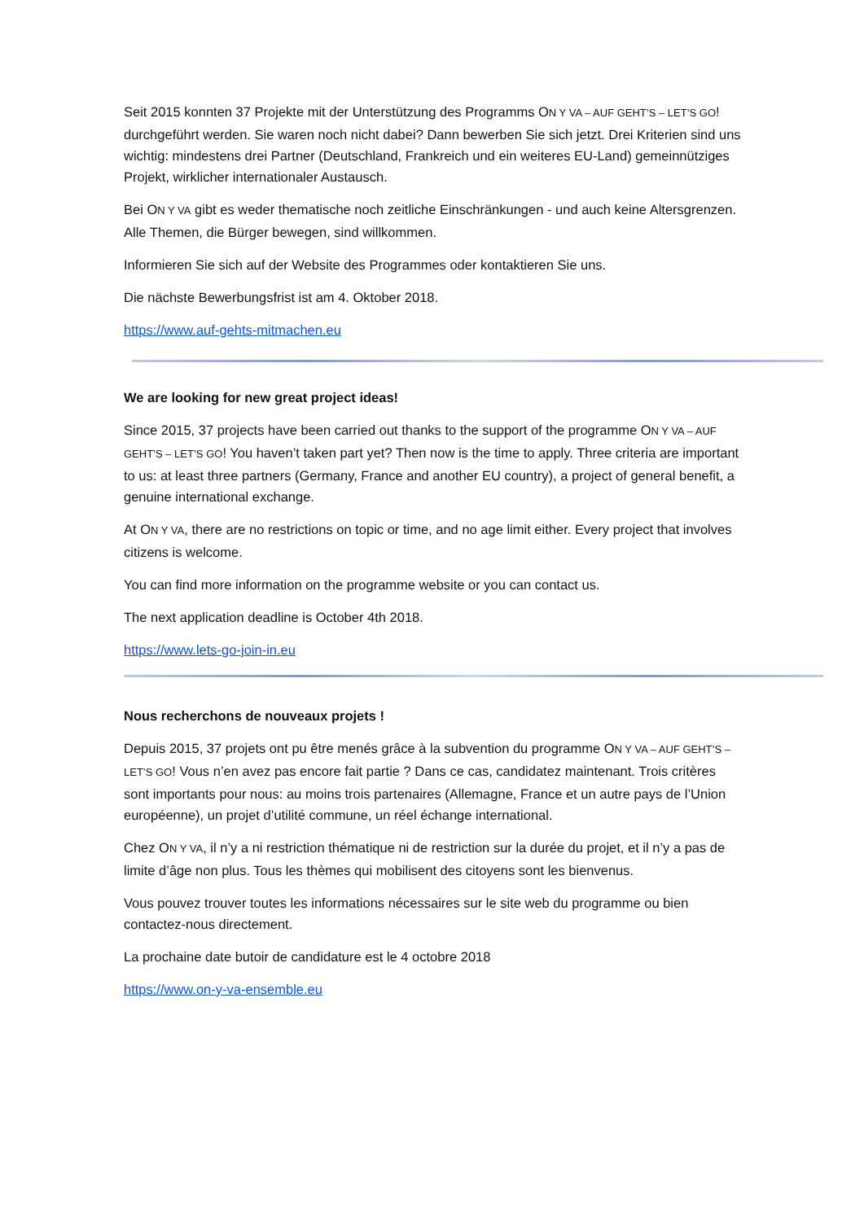Seit 2015 konnten 37 Projekte mit der Unterstützung des Programms ON Y VA – AUF GEHT’S – LET’S GO! durchgeführt werden. Sie waren noch nicht dabei? Dann bewerben Sie sich jetzt. Drei Kriterien sind uns wichtig: mindestens drei Partner (Deutschland, Frankreich und ein weiteres EU-Land) gemeinnütziges Projekt, wirklicher internationaler Austausch.
Bei ON Y VA gibt es weder thematische noch zeitliche Einschränkungen - und auch keine Altersgrenzen.
Alle Themen, die Bürger bewegen, sind willkommen.
Informieren Sie sich auf der Website des Programmes oder kontaktieren Sie uns.
Die nächste Bewerbungsfrist ist am 4. Oktober 2018.
https://www.auf-gehts-mitmachen.eu
We are looking for new great project ideas!
Since 2015, 37 projects have been carried out thanks to the support of the programme ON Y VA – AUF GEHT’S – LET’S GO! You haven’t taken part yet? Then now is the time to apply. Three criteria are important to us: at least three partners (Germany, France and another EU country), a project of general benefit, a genuine international exchange.
At ON Y VA, there are no restrictions on topic or time, and no age limit either. Every project that involves citizens is welcome.
You can find more information on the programme website or you can contact us.
The next application deadline is October 4th 2018.
https://www.lets-go-join-in.eu
Nous recherchons de nouveaux projets !
Depuis 2015, 37 projets ont pu être menés grâce à la subvention du programme ON Y VA – AUF GEHT’S – LET’S GO! Vous n’en avez pas encore fait partie ? Dans ce cas, candidatez maintenant. Trois critères sont importants pour nous: au moins trois partenaires (Allemagne, France et un autre pays de l’Union européenne), un projet d’utilité commune, un réel échange international.
Chez ON Y VA, il n’y a ni restriction thématique ni de restriction sur la durée du projet, et il n’y a pas de limite d’âge non plus. Tous les thèmes qui mobilisent des citoyens sont les bienvenus.
Vous pouvez trouver toutes les informations nécessaires sur le site web du programme ou bien contactez-nous directement.
La prochaine date butoir de candidature est le 4 octobre 2018
https://www.on-y-va-ensemble.eu